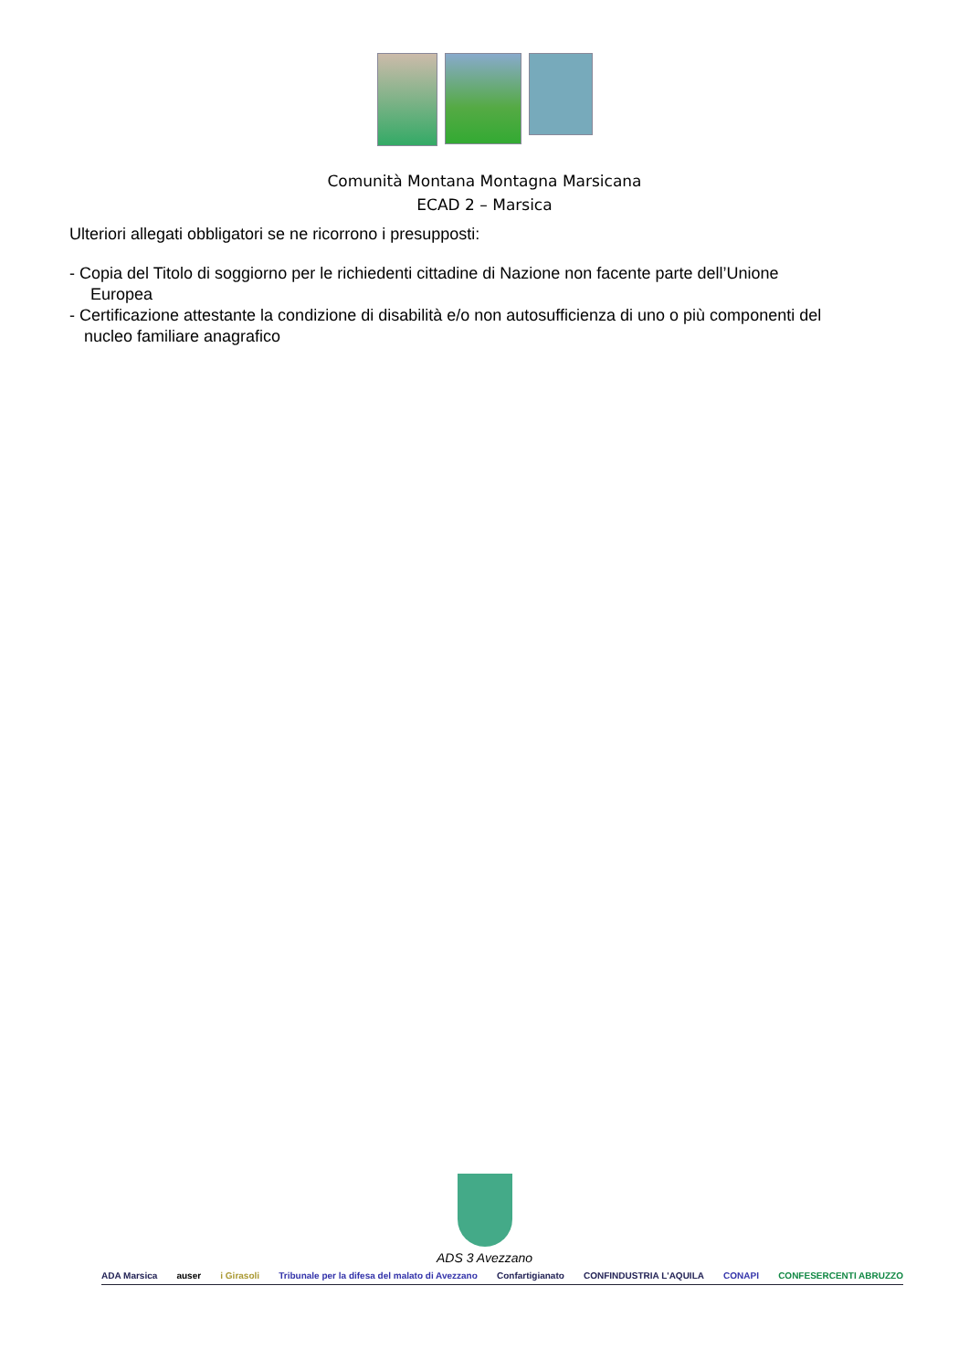Comunità Montana Montagna Marsicana
ECAD 2 – Marsica
Ulteriori allegati obbligatori se ne ricorrono i presupposti:
- Copia del Titolo di soggiorno per le richiedenti cittadine di Nazione non facente parte dell’Unione
Europea
- Certificazione attestante la condizione di disabilità e/o non autosufficienza di uno o più componenti del
nucleo familiare anagrafico
ADS 3 Avezzano
ADA Marsica auser i Girasoli Tribunale per la difesa del malato di Avezzano Confartigianato CONFINDUSTRIA L'AQUILA CONAPI CONFESERCENTI ABRUZZO